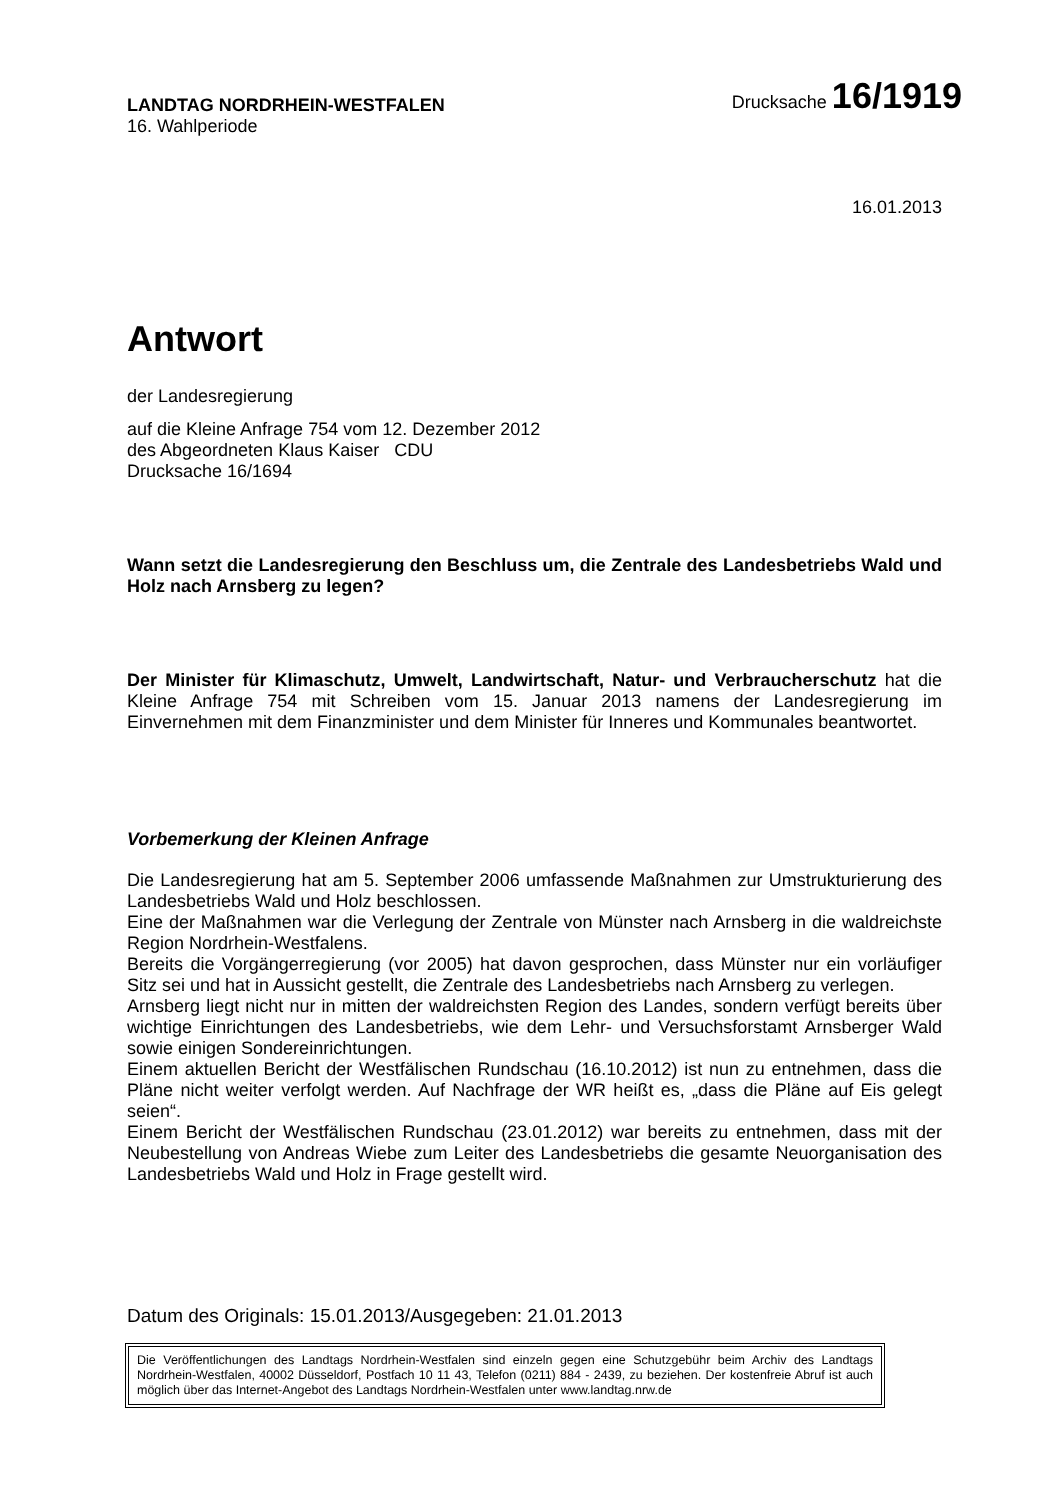LANDTAG NORDRHEIN-WESTFALEN
16. Wahlperiode
Drucksache 16/1919
16.01.2013
Antwort
der Landesregierung
auf die Kleine Anfrage 754 vom 12. Dezember 2012
des Abgeordneten Klaus Kaiser CDU
Drucksache 16/1694
Wann setzt die Landesregierung den Beschluss um, die Zentrale des Landesbetriebs Wald und Holz nach Arnsberg zu legen?
Der Minister für Klimaschutz, Umwelt, Landwirtschaft, Natur- und Verbraucherschutz hat die Kleine Anfrage 754 mit Schreiben vom 15. Januar 2013 namens der Landesregierung im Einvernehmen mit dem Finanzminister und dem Minister für Inneres und Kommunales beantwortet.
Vorbemerkung der Kleinen Anfrage
Die Landesregierung hat am 5. September 2006 umfassende Maßnahmen zur Umstrukturierung des Landesbetriebs Wald und Holz beschlossen.
Eine der Maßnahmen war die Verlegung der Zentrale von Münster nach Arnsberg in die waldreichste Region Nordrhein-Westfalens.
Bereits die Vorgängerregierung (vor 2005) hat davon gesprochen, dass Münster nur ein vorläufiger Sitz sei und hat in Aussicht gestellt, die Zentrale des Landesbetriebs nach Arnsberg zu verlegen.
Arnsberg liegt nicht nur in mitten der waldreichsten Region des Landes, sondern verfügt bereits über wichtige Einrichtungen des Landesbetriebs, wie dem Lehr- und Versuchsforstamt Arnsberger Wald sowie einigen Sondereinrichtungen.
Einem aktuellen Bericht der Westfälischen Rundschau (16.10.2012) ist nun zu entnehmen, dass die Pläne nicht weiter verfolgt werden. Auf Nachfrage der WR heißt es, „dass die Pläne auf Eis gelegt seien“.
Einem Bericht der Westfälischen Rundschau (23.01.2012) war bereits zu entnehmen, dass mit der Neubestellung von Andreas Wiebe zum Leiter des Landesbetriebs die gesamte Neuorganisation des Landesbetriebs Wald und Holz in Frage gestellt wird.
Datum des Originals: 15.01.2013/Ausgegeben: 21.01.2013
Die Veröffentlichungen des Landtags Nordrhein-Westfalen sind einzeln gegen eine Schutzgebühr beim Archiv des Landtags Nordrhein-Westfalen, 40002 Düsseldorf, Postfach 10 11 43, Telefon (0211) 884 - 2439, zu beziehen. Der kostenfreie Abruf ist auch möglich über das Internet-Angebot des Landtags Nordrhein-Westfalen unter www.landtag.nrw.de